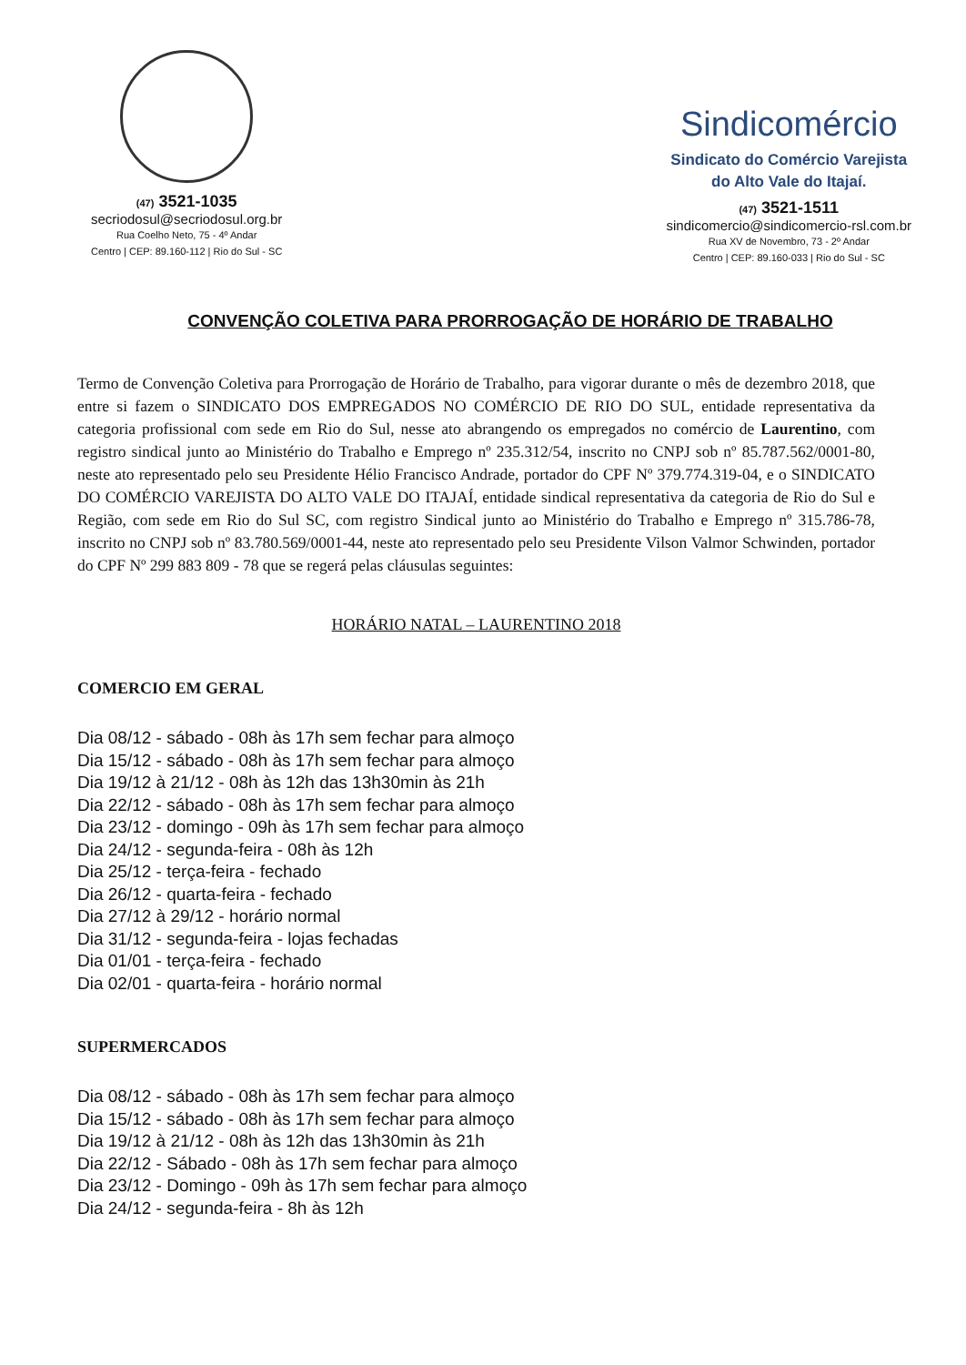(47) 3521-1035
secriodosul@secriodosul.org.br
Rua Coelho Neto, 75 - 4º Andar
Centro | CEP: 89.160-112 | Rio do Sul - SC
Sindicomércio
Sindicato do Comércio Varejista
do Alto Vale do Itajaí.
(47) 3521-1511
sindicomercio@sindicomercio-rsl.com.br
Rua XV de Novembro, 73 - 2º Andar
Centro | CEP: 89.160-033 | Rio do Sul - SC
CONVENÇÃO COLETIVA PARA PRORROGAÇÃO DE HORÁRIO DE TRABALHO
Termo de Convenção Coletiva para Prorrogação de Horário de Trabalho, para vigorar durante o mês de dezembro 2018, que entre si fazem o SINDICATO DOS EMPREGADOS NO COMÉRCIO DE RIO DO SUL, entidade representativa da categoria profissional com sede em Rio do Sul, nesse ato abrangendo os empregados no comércio de Laurentino, com registro sindical junto ao Ministério do Trabalho e Emprego nº 235.312/54, inscrito no CNPJ sob nº 85.787.562/0001-80, neste ato representado pelo seu Presidente Hélio Francisco Andrade, portador do CPF Nº 379.774.319-04, e o SINDICATO DO COMÉRCIO VAREJISTA DO ALTO VALE DO ITAJAÍ, entidade sindical representativa da categoria de Rio do Sul e Região, com sede em Rio do Sul SC, com registro Sindical junto ao Ministério do Trabalho e Emprego nº 315.786-78, inscrito no CNPJ sob nº 83.780.569/0001-44, neste ato representado pelo seu Presidente Vilson Valmor Schwinden, portador do CPF Nº 299 883 809 - 78 que se regerá pelas cláusulas seguintes:
HORÁRIO NATAL – LAURENTINO 2018
COMERCIO EM GERAL
Dia 08/12 - sábado - 08h às 17h sem fechar para almoço
Dia 15/12 - sábado - 08h às 17h sem fechar para almoço
Dia 19/12 à 21/12 - 08h às 12h das 13h30min às 21h
Dia 22/12 - sábado - 08h às 17h sem fechar para almoço
Dia 23/12 - domingo - 09h às 17h sem fechar para almoço
Dia 24/12 - segunda-feira - 08h às 12h
Dia 25/12 - terça-feira - fechado
Dia 26/12 - quarta-feira - fechado
Dia 27/12 à 29/12 - horário normal
Dia 31/12 - segunda-feira - lojas fechadas
Dia 01/01 - terça-feira - fechado
Dia 02/01 - quarta-feira - horário normal
SUPERMERCADOS
Dia 08/12 - sábado - 08h às 17h sem fechar para almoço
Dia 15/12 - sábado - 08h às 17h sem fechar para almoço
Dia 19/12 à 21/12 - 08h às 12h das 13h30min às 21h
Dia 22/12 - Sábado - 08h às 17h sem fechar para almoço
Dia 23/12 - Domingo - 09h às 17h sem fechar para almoço
Dia 24/12 - segunda-feira - 8h às 12h